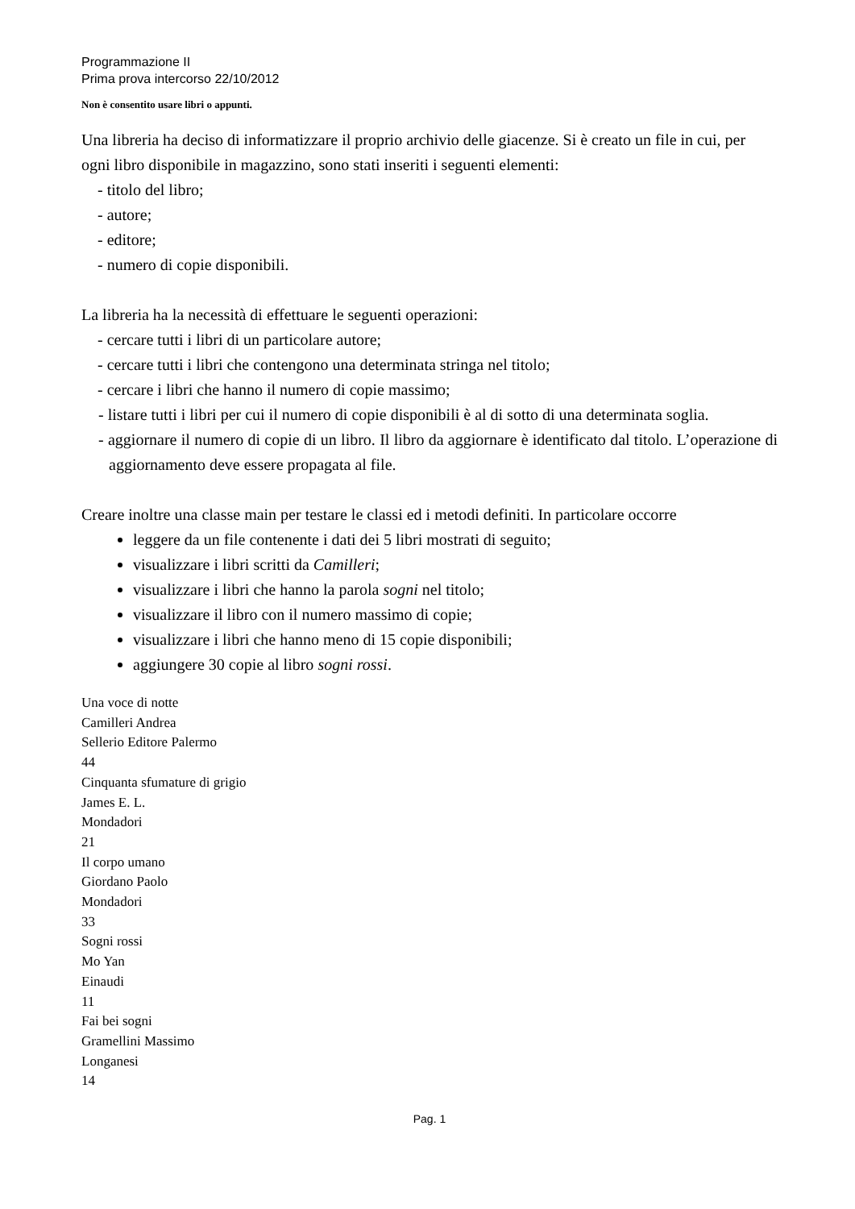Programmazione II
Prima prova intercorso 22/10/2012
Non è consentito usare libri o appunti.
Una libreria ha deciso di informatizzare il proprio archivio delle giacenze. Si è creato un file in cui, per ogni libro disponibile in magazzino, sono stati inseriti i seguenti elementi:
- titolo del libro;
- autore;
- editore;
- numero di copie disponibili.
La libreria ha la necessità di effettuare le seguenti operazioni:
- cercare tutti i libri di un particolare autore;
- cercare tutti i libri che contengono una determinata stringa nel titolo;
- cercare i libri che hanno il numero di copie massimo;
- listare tutti i libri per cui il numero di copie disponibili è al di sotto di una determinata soglia.
- aggiornare il numero di copie di un libro. Il libro da aggiornare è identificato dal titolo. L’operazione di aggiornamento deve essere propagata al file.
Creare inoltre una classe main per testare le classi ed i metodi definiti. In particolare occorre
leggere da un file contenente i dati dei 5 libri mostrati di seguito;
visualizzare i libri scritti da Camilleri;
visualizzare i libri che hanno la parola sogni nel titolo;
visualizzare il libro con il numero massimo di copie;
visualizzare i libri che hanno meno di 15 copie disponibili;
aggiungere 30 copie al libro sogni rossi.
Una voce di notte
Camilleri Andrea
Sellerio Editore Palermo
44
Cinquanta sfumature di grigio
James E. L.
Mondadori
21
Il corpo umano
Giordano Paolo
Mondadori
33
Sogni rossi
Mo Yan
Einaudi
11
Fai bei sogni
Gramellini Massimo
Longanesi
14
Pag. 1